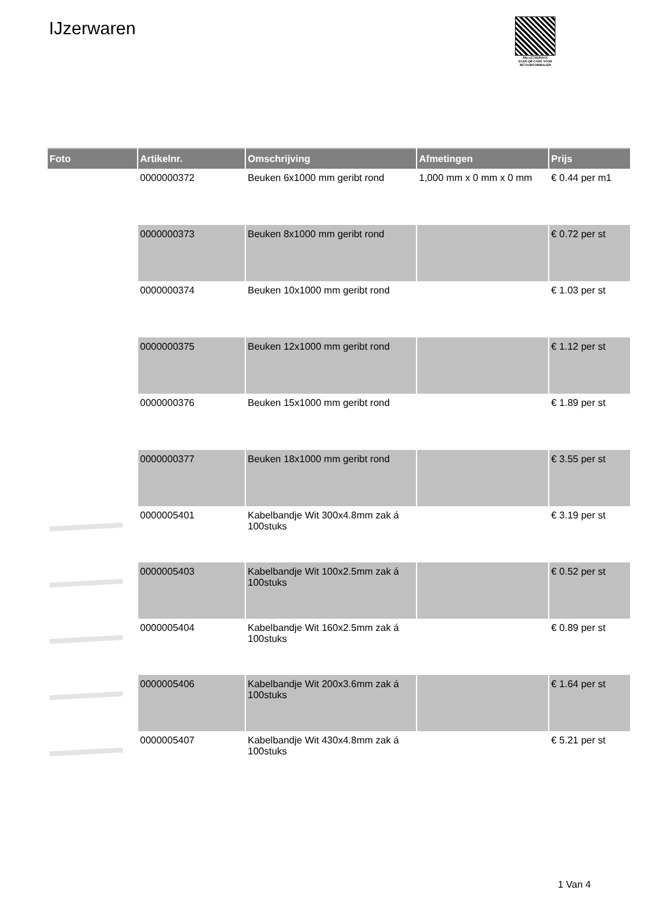IJzerwaren
PALLETSERVICE
SCAN QR-CODE VOOR RETOURFORMULIER
| Foto | Artikelnr. | Omschrijving | Afmetingen | Prijs |
| --- | --- | --- | --- | --- |
| | 0000000372 | Beuken 6x1000 mm geribt rond | 1,000 mm x 0 mm x 0 mm | € 0.44 per m1 |
| | 0000000373 | Beuken 8x1000 mm geribt rond | | € 0.72 per st |
| | 0000000374 | Beuken 10x1000 mm geribt rond | | € 1.03 per st |
| | 0000000375 | Beuken 12x1000 mm geribt rond | | € 1.12 per st |
| | 0000000376 | Beuken 15x1000 mm geribt rond | | € 1.89 per st |
| | 0000000377 | Beuken 18x1000 mm geribt rond | | € 3.55 per st |
| | 0000005401 | Kabelbandje Wit 300x4.8mm zak á 100stuks | | € 3.19 per st |
| | 0000005403 | Kabelbandje Wit 100x2.5mm zak á 100stuks | | € 0.52 per st |
| | 0000005404 | Kabelbandje Wit 160x2.5mm zak á 100stuks | | € 0.89 per st |
| | 0000005406 | Kabelbandje Wit 200x3.6mm zak á 100stuks | | € 1.64 per st |
| | 0000005407 | Kabelbandje Wit 430x4.8mm zak á 100stuks | | € 5.21 per st |
1 Van 4